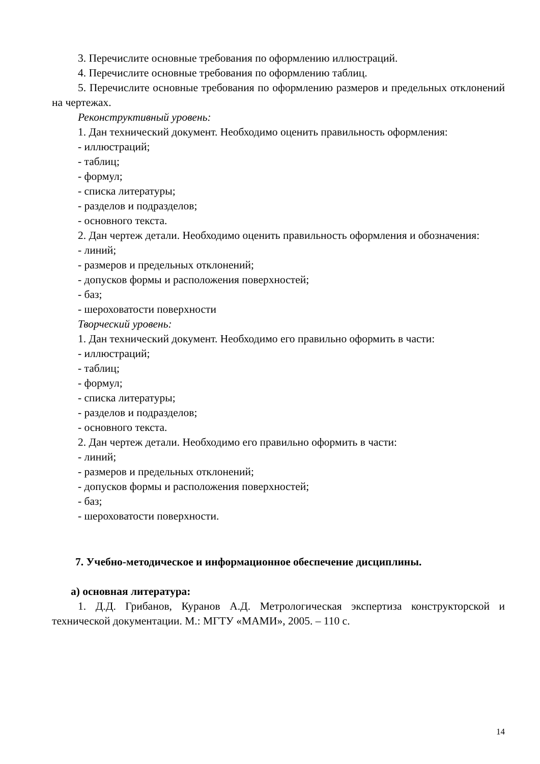3. Перечислите основные требования по оформлению иллюстраций.
4. Перечислите основные требования по оформлению таблиц.
5. Перечислите основные требования по оформлению размеров и предельных отклонений на чертежах.
Реконструктивный уровень:
1. Дан технический документ. Необходимо оценить правильность оформления:
- иллюстраций;
- таблиц;
- формул;
- списка литературы;
- разделов и подразделов;
- основного текста.
2. Дан чертеж детали. Необходимо оценить правильность оформления и обозначения:
- линий;
- размеров и предельных отклонений;
- допусков формы и расположения поверхностей;
- баз;
- шероховатости поверхности
Творческий уровень:
1. Дан технический документ. Необходимо его правильно оформить в части:
- иллюстраций;
- таблиц;
- формул;
- списка литературы;
- разделов и подразделов;
- основного текста.
2. Дан чертеж детали. Необходимо его правильно оформить в части:
- линий;
- размеров и предельных отклонений;
- допусков формы и расположения поверхностей;
- баз;
- шероховатости поверхности.
7. Учебно-методическое и информационное обеспечение дисциплины.
а) основная литература:
1. Д.Д. Грибанов, Куранов А.Д. Метрологическая экспертиза конструкторской и технической документации. М.: МГТУ «МАМИ», 2005. – 110 с.
14